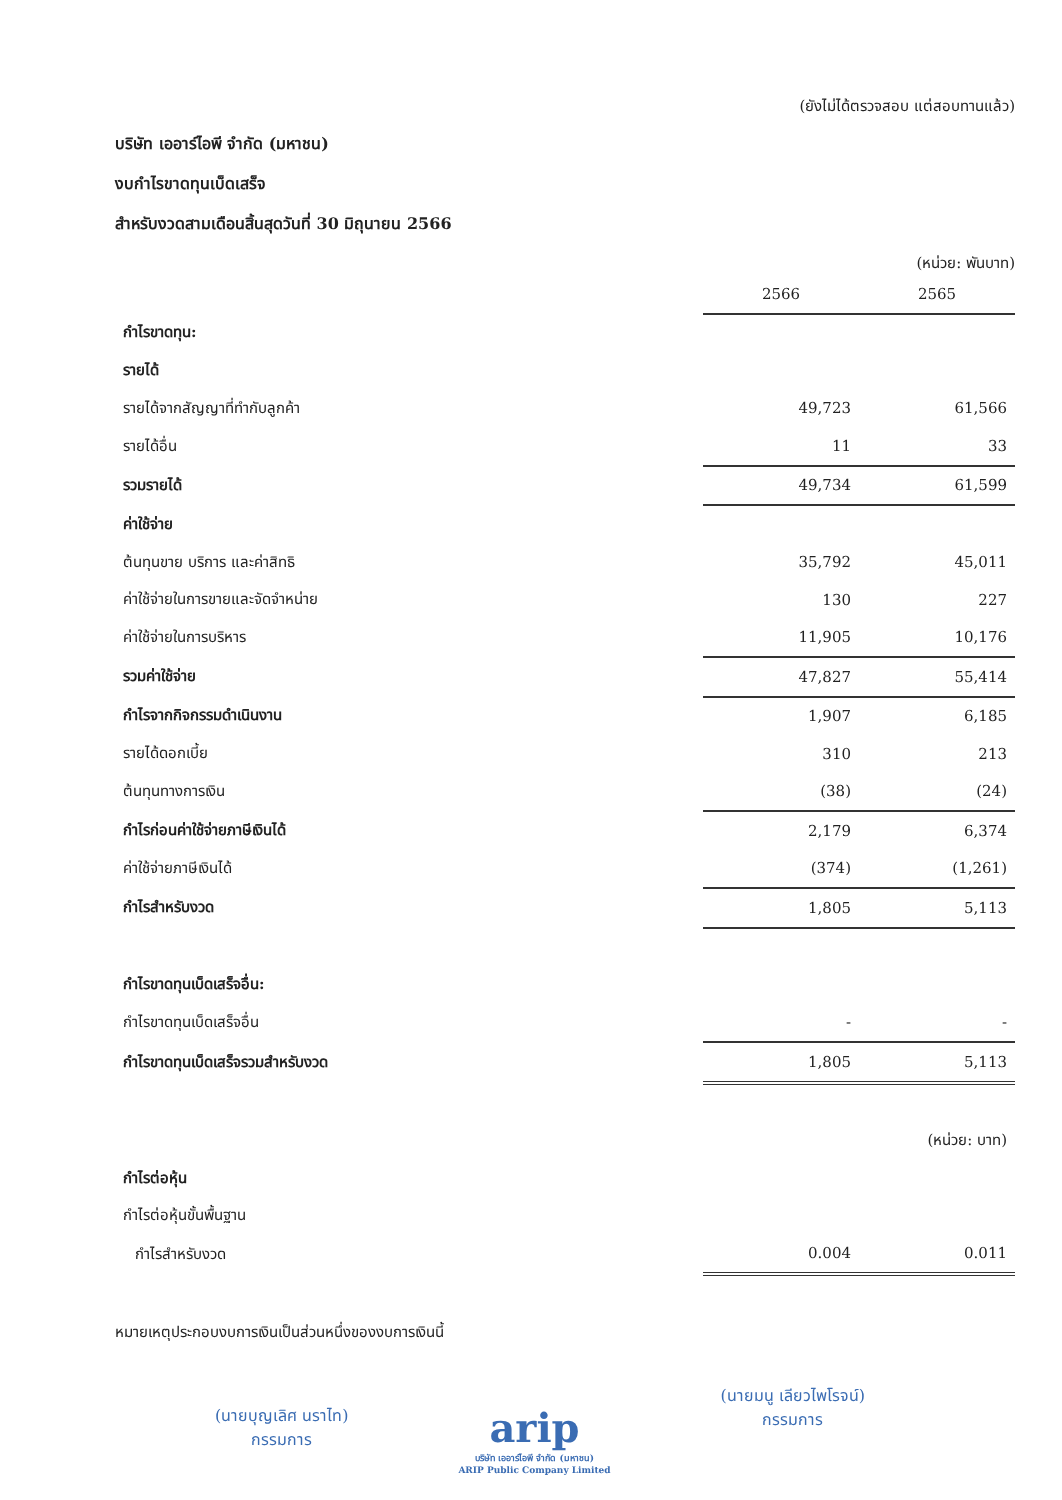(ยังไม่ได้ตรวจสอบ แต่สอบทานแล้ว)
บริษัท เออาร์ไอพี จำกัด (มหาชน)
งบกำไรขาดทุนเบ็ดเสร็จ
สำหรับงวดสามเดือนสิ้นสุดวันที่ 30 มิถุนายน 2566
(หน่วย: พันบาท)
| | 2566 | 2565 |
| --- | --- | --- |
| กำไรขาดทุน: | | |
| รายได้ | | |
| รายได้จากสัญญาที่ทำกับลูกค้า | 49,723 | 61,566 |
| รายได้อื่น | 11 | 33 |
| รวมรายได้ | 49,734 | 61,599 |
| ค่าใช้จ่าย | | |
| ต้นทุนขาย บริการ และค่าสิทธิ | 35,792 | 45,011 |
| ค่าใช้จ่ายในการขายและจัดจำหน่าย | 130 | 227 |
| ค่าใช้จ่ายในการบริหาร | 11,905 | 10,176 |
| รวมค่าใช้จ่าย | 47,827 | 55,414 |
| กำไรจากกิจกรรมดำเนินงาน | 1,907 | 6,185 |
| รายได้ดอกเบี้ย | 310 | 213 |
| ต้นทุนทางการเงิน | (38) | (24) |
| กำไรก่อนค่าใช้จ่ายภาษีเงินได้ | 2,179 | 6,374 |
| ค่าใช้จ่ายภาษีเงินได้ | (374) | (1,261) |
| กำไรสำหรับงวด | 1,805 | 5,113 |
| กำไรขาดทุนเบ็ดเสร็จอื่น: | | |
| กำไรขาดทุนเบ็ดเสร็จอื่น | - | - |
| กำไรขาดทุนเบ็ดเสร็จรวมสำหรับงวด | 1,805 | 5,113 |
| | | (หน่วย: บาท) |
| กำไรต่อหุ้น | | |
| กำไรต่อหุ้นขั้นพื้นฐาน | | |
| กำไรสำหรับงวด | 0.004 | 0.011 |
หมายเหตุประกอบงบการเงินเป็นส่วนหนึ่งของงบการเงินนี้
(นายบุญเลิศ นราไท)
กรรมการ
arip
บริษัท เออาร์ไอพี จำกัด (มหาชน)
ARIP Public Company Limited
(นายมนู เลียวไพโรจน์)
กรรมการ